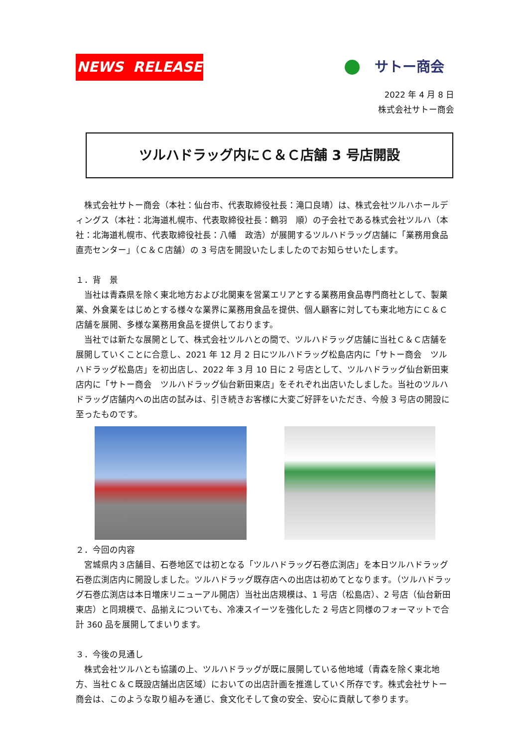NEWS RELEASE
サトー商会
2022 年 4 月 8 日
株式会社サトー商会
ツルハドラッグ内にＣ＆Ｃ店舗 3 号店開設
　株式会社サトー商会（本社：仙台市、代表取締役社長：滝口良靖）は、株式会社ツルハホールディングス（本社：北海道札幌市、代表取締役社長：鶴羽　順）の子会社である株式会社ツルハ（本社：北海道札幌市、代表取締役社長：八幡　政浩）が展開するツルハドラッグ店舗に「業務用食品直売センター」（Ｃ＆Ｃ店舗）の 3 号店を開設いたしましたのでお知らせいたします。
１．背　景
　当社は青森県を除く東北地方および北関東を営業エリアとする業務用食品専門商社として、製菓業、外食業をはじめとする様々な業界に業務用食品を提供、個人顧客に対しても東北地方にＣ＆Ｃ店舗を展開、多様な業務用食品を提供しております。
　当社では新たな展開として、株式会社ツルハとの間で、ツルハドラッグ店舗に当社Ｃ＆Ｃ店舗を展開していくことに合意し、2021 年 12 月 2 日にツルハドラッグ松島店内に「サトー商会　ツルハドラッグ松島店」を初出店し、2022 年 3 月 10 日に 2 号店として、ツルハドラッグ仙台新田東店内に「サトー商会　ツルハドラッグ仙台新田東店」をそれぞれ出店いたしました。当社のツルハドラッグ店舗内への出店の試みは、引き続きお客様に大変ご好評をいただき、今般 3 号店の開設に至ったものです。
２．今回の内容
　宮城県内３店舗目、石巻地区では初となる「ツルハドラッグ石巻広渕店」を本日ツルハドラッグ石巻広渕店内に開設しました。ツルハドラッグ既存店への出店は初めてとなります。（ツルハドラッグ石巻広渕店は本日増床リニューアル開店）当社出店規模は、1 号店（松島店）、2 号店（仙台新田東店）と同規模で、品揃えについても、冷凍スイーツを強化した 2 号店と同様のフォーマットで合計 360 品を展開してまいります。
３．今後の見通し
　株式会社ツルハとも協議の上、ツルハドラッグが既に展開している他地域（青森を除く東北地方、当社Ｃ＆Ｃ既設店舗出店区域）においての出店計画を推進していく所存です。株式会社サトー商会は、このような取り組みを通じ、食文化そして食の安全、安心に貢献して参ります。